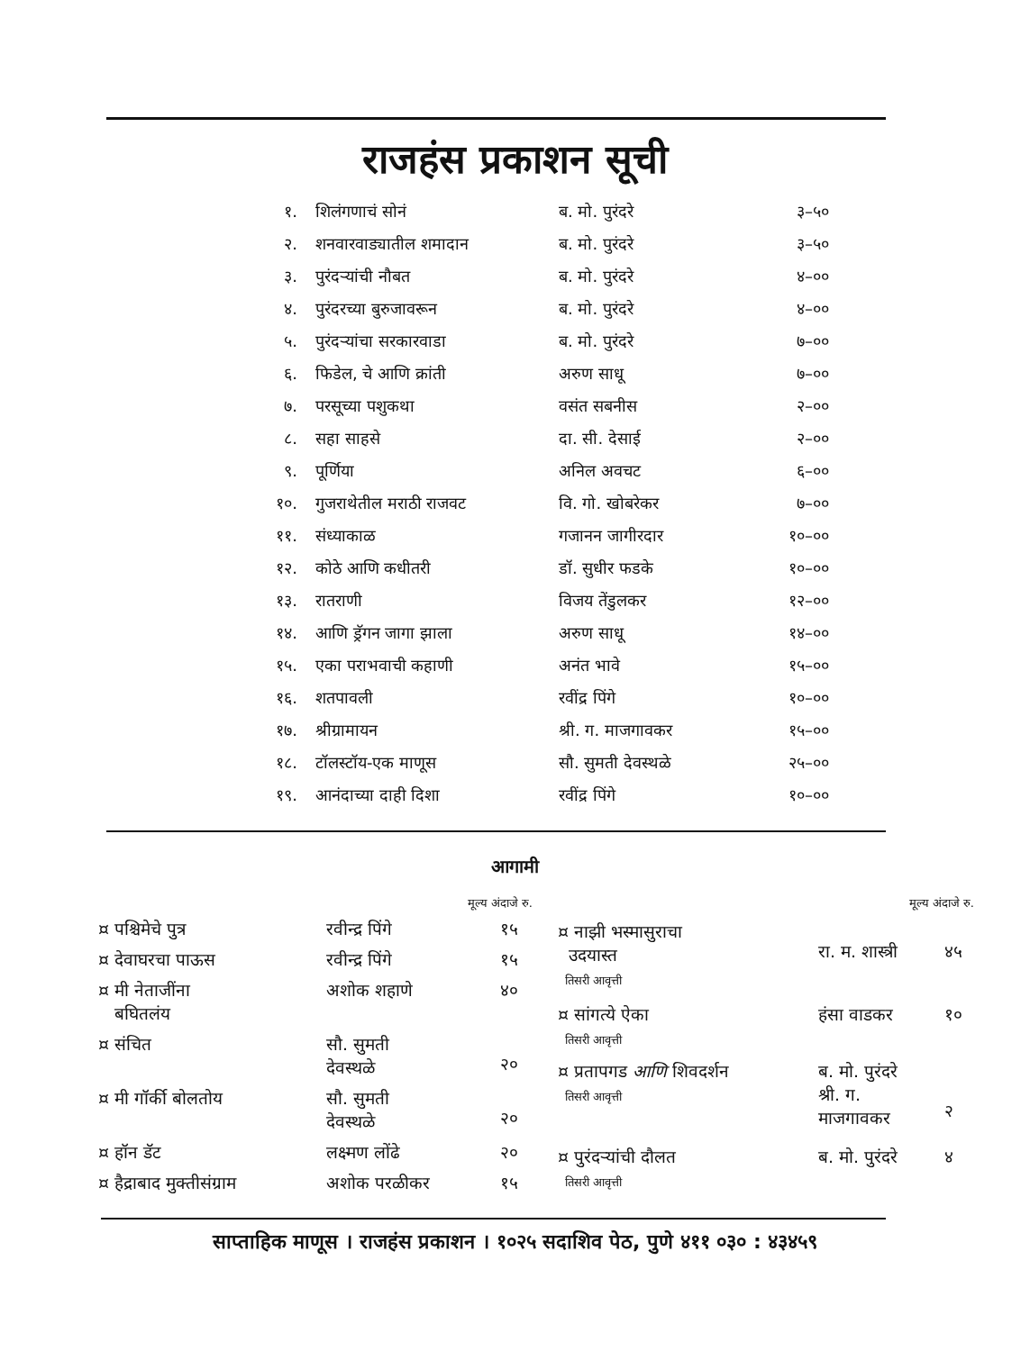राजहंस प्रकाशन सूची
| १. | शिलंगणाचं सोनं | ब. मो. पुरंदरे | ३–५० |
| २. | शनवारवाड्यातील शमादान | ब. मो. पुरंदरे | ३–५० |
| ३. | पुरंदऱ्यांची नौबत | ब. मो. पुरंदरे | ४–०० |
| ४. | पुरंदरच्या बुरुजावरून | ब. मो. पुरंदरे | ४–०० |
| ५. | पुरंदऱ्यांचा सरकारवाडा | ब. मो. पुरंदरे | ७–०० |
| ६. | फिडेल, चे आणि क्रांती | अरुण साधू | ७–०० |
| ७. | परसूच्या पशुकथा | वसंत सबनीस | २–०० |
| ८. | सहा साहसे | दा. सी. देसाई | २–०० |
| ९. | पूर्णिया | अनिल अवचट | ६–०० |
| १०. | गुजराथेतील मराठी राजवट | वि. गो. खोबरेकर | ७–०० |
| ११. | संध्याकाळ | गजानन जागीरदार | १०–०० |
| १२. | कोठे आणि कधीतरी | डॉ. सुधीर फडके | १०–०० |
| १३. | रातराणी | विजय तेंडुलकर | १२–०० |
| १४. | आणि ड्रॅगन जागा झाला | अरुण साधू | १४–०० |
| १५. | एका पराभवाची कहाणी | अनंत भावे | १५–०० |
| १६. | शतपावली | रवींद्र पिंगे | १०–०० |
| १७. | श्रीग्रामायन | श्री. ग. माजगावकर | १५–०० |
| १८. | टॉलस्टॉय-एक माणूस | सौ. सुमती देवस्थळे | २५–०० |
| १९. | आनंदाच्या दाही दिशा | रवींद्र पिंगे | १०–०० |
आगामी
| मूल्य अंदाजे रु. | | |
| ¤ पश्चिमेचे पुत्र | रवीन्द्र पिंगे | १५ |
| ¤ देवाघरचा पाऊस | रवीन्द्र पिंगे | १५ |
| ¤ मी नेताजींना बघितलंय | अशोक शहाणे | ४० |
| ¤ संचित | सौ. सुमती देवस्थळे | २० |
| ¤ मी गॉर्की बोलतोय | सौ. सुमती देवस्थळे | २० |
| ¤ हॉन डॅट | लक्ष्मण लोंढे | २० |
| ¤ हैद्राबाद मुक्तीसंग्राम | अशोक परळीकर | १५ |
| मूल्य अंदाजे रु. | | |
| ¤ नाझी भस्मासुराचा उदयास्त तिसरी आवृत्ती | रा. म. शास्त्री | ४५ |
| ¤ सांगत्ये ऐका तिसरी आवृत्ती | हंसा वाडकर | १० |
| ¤ प्रतापगड आणि शिवदर्शन तिसरी आवृत्ती | ब. मो. पुरंदरे श्री. ग. माजगावकर | २ |
| ¤ पुरंदऱ्यांची दौलत तिसरी आवृत्ती | ब. मो. पुरंदरे | ४ |
साप्ताहिक माणूस । राजहंस प्रकाशन । १०२५ सदाशिव पेठ, पुणे ४११ ०३० : ४३४५९